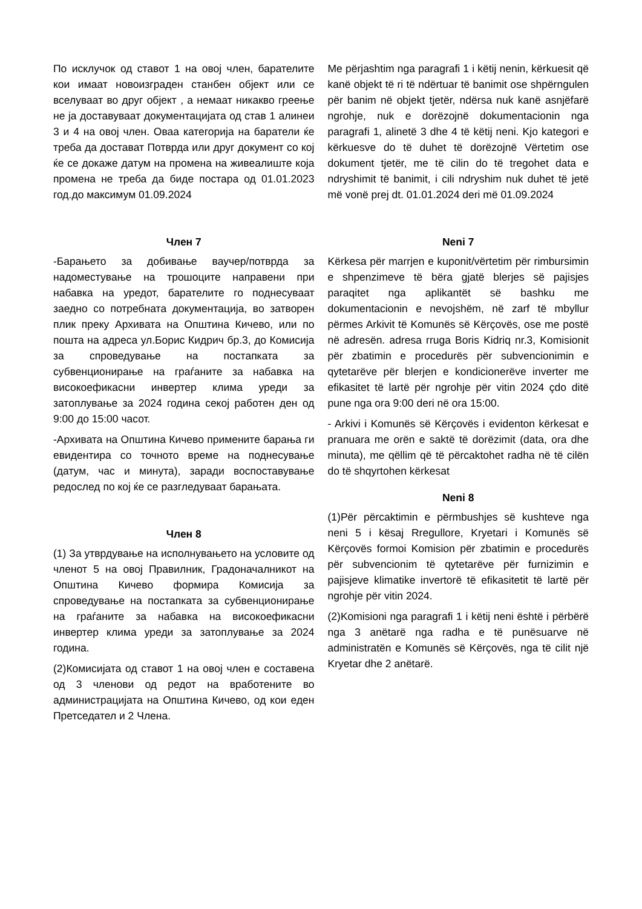По исклучок од ставот 1 на овој член, барателите кои имаат новоизграден станбен објект или се вселуваат во друг објект , а немаат никакво греење не ја доставуваат документацијата од став 1 алинеи 3 и 4 на овој член. Оваа категорија на баратели ќе треба да достават Потврда или друг документ со кој ќе се докаже датум на промена на живеалиште која промена не треба да биде постара од 01.01.2023 год.до максимум 01.09.2024
Me përjashtim nga paragrafi 1 i këtij nenin, kërkuesit që kanë objekt të ri të ndërtuar të banimit ose shpërngulen për banim në objekt tjetër, ndërsa nuk kanë asnjëfarë ngrohje, nuk e dorëzojnë dokumentacionin nga paragrafi 1, alinetë 3 dhe 4 të këtij neni. Kjo kategori e kërkuesve do të duhet të dorëzojnë Vërtetim ose dokument tjetër, me të cilin do të tregohet data e ndryshimit të banimit, i cili ndryshim nuk duhet të jetë më vonë prej dt. 01.01.2024 deri më 01.09.2024
Член 7
-Барањето за добивање ваучер/потврда за надоместување на трошоците направени при набавка на уредот, барателите го поднесуваат заедно со потребната документација, во затворен плик преку Архивата на Општина Кичево, или по пошта на адреса ул.Борис Кидрич бр.3, до Комисија за спроведување на постапката за субвенционирање на граѓаните за набавка на високоефикасни инвертер клима уреди за затоплување за 2024 година секој работен ден од 9:00 до 15:00 часот.
-Архивата на Општина Кичево примените барања ги евидентира со точното време на поднесување (датум, час и минута), заради воспоставување редослед по кој ќе се разгледуваат барањата.
Член 8
(1) За утврдување на исполнувањето на условите од членот 5 на овој Правилник, Градоначалникот на Општина Кичево формира Комисија за спроведување на постапката за субвенционирање на граѓаните за набавка на високоефикасни инвертер клима уреди за затоплување за 2024 година.
(2)Комисијата од ставот 1 на овој член е составена од 3 членови од редот на вработените во администрацијата на Општина Кичево, од кои еден Претседател и 2 Члена.
Neni 7
Kërkesa për marrjen e kuponit/vërtetim për rimbursimin e shpenzimeve të bëra gjatë blerjes së pajisjes paraqitet nga aplikantët së bashku me dokumentacionin e nevojshëm, në zarf të mbyllur përmes Arkivit të Komunës së Kërçovës, ose me postë në adresën. adresa rruga Boris Kidriq nr.3, Komisionit për zbatimin e procedurës për subvencionimin e qytetarëve për blerjen e kondicionerëve inverter me efikasitet të lartë për ngrohje për vitin 2024 çdo ditë pune nga ora 9:00 deri në ora 15:00.
- Arkivi i Komunës së Kërçovës i evidenton kërkesat e pranuara me orën e saktë të dorëzimit (data, ora dhe minuta), me qëllim që të përcaktohet radha në të cilën do të shqyrtohen kërkesat
Neni 8
(1)Për përcaktimin e përmbushjes së kushteve nga neni 5 i kësaj Rregullore, Kryetari i Komunës së Kërçovës formoi Komision për zbatimin e procedurës për subvencionim të qytetarëve për furnizimin e pajisjeve klimatike invertorë të efikasitetit të lartë për ngrohje për vitin 2024.
(2)Komisioni nga paragrafi 1 i këtij neni është i përbërë nga 3 anëtarë nga radha e të punësuarve në administratën e Komunës së Kërçovës, nga të cilit një Kryetar dhe 2 anëtarë.